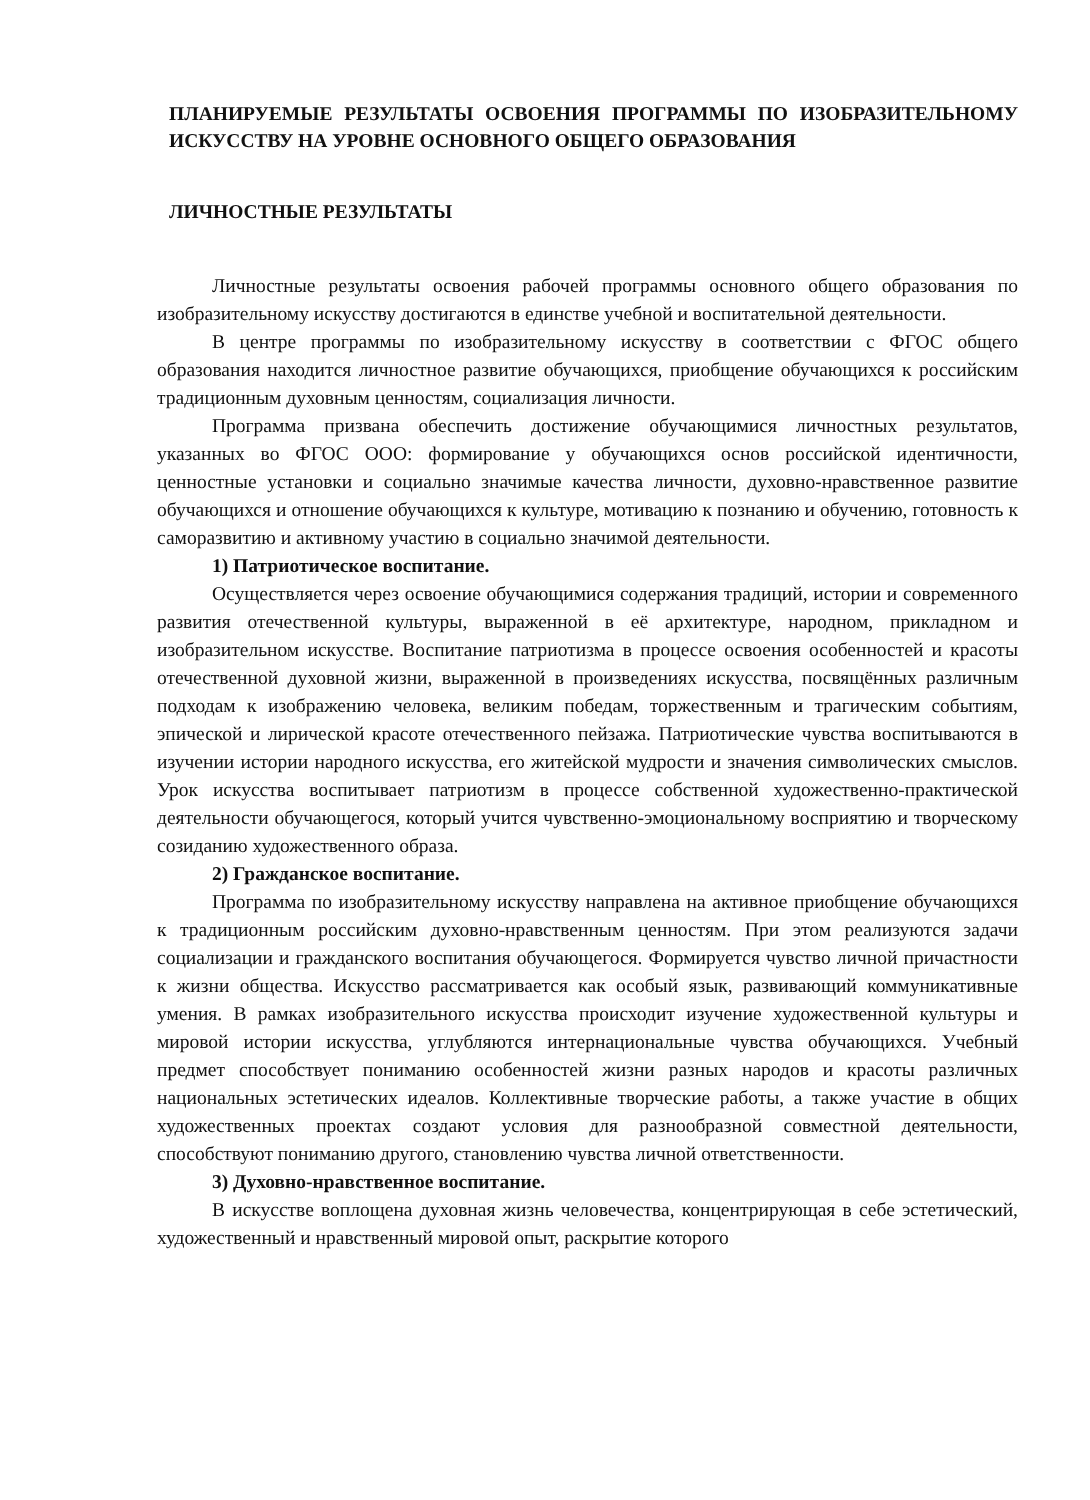ПЛАНИРУЕМЫЕ РЕЗУЛЬТАТЫ ОСВОЕНИЯ ПРОГРАММЫ ПО ИЗОБРАЗИТЕЛЬНОМУ ИСКУССТВУ НА УРОВНЕ ОСНОВНОГО ОБЩЕГО ОБРАЗОВАНИЯ
ЛИЧНОСТНЫЕ РЕЗУЛЬТАТЫ
Личностные результаты освоения рабочей программы основного общего образования по изобразительному искусству достигаются в единстве учебной и воспитательной деятельности.
В центре программы по изобразительному искусству в соответствии с ФГОС общего образования находится личностное развитие обучающихся, приобщение обучающихся к российским традиционным духовным ценностям, социализация личности.
Программа призвана обеспечить достижение обучающимися личностных результатов, указанных во ФГОС ООО: формирование у обучающихся основ российской идентичности, ценностные установки и социально значимые качества личности, духовно-нравственное развитие обучающихся и отношение обучающихся к культуре, мотивацию к познанию и обучению, готовность к саморазвитию и активному участию в социально значимой деятельности.
1) Патриотическое воспитание.
Осуществляется через освоение обучающимися содержания традиций, истории и современного развития отечественной культуры, выраженной в её архитектуре, народном, прикладном и изобразительном искусстве. Воспитание патриотизма в процессе освоения особенностей и красоты отечественной духовной жизни, выраженной в произведениях искусства, посвящённых различным подходам к изображению человека, великим победам, торжественным и трагическим событиям, эпической и лирической красоте отечественного пейзажа. Патриотические чувства воспитываются в изучении истории народного искусства, его житейской мудрости и значения символических смыслов. Урок искусства воспитывает патриотизм в процессе собственной художественно-практической деятельности обучающегося, который учится чувственно-эмоциональному восприятию и творческому созиданию художественного образа.
2) Гражданское воспитание.
Программа по изобразительному искусству направлена на активное приобщение обучающихся к традиционным российским духовно-нравственным ценностям. При этом реализуются задачи социализации и гражданского воспитания обучающегося. Формируется чувство личной причастности к жизни общества. Искусство рассматривается как особый язык, развивающий коммуникативные умения. В рамках изобразительного искусства происходит изучение художественной культуры и мировой истории искусства, углубляются интернациональные чувства обучающихся. Учебный предмет способствует пониманию особенностей жизни разных народов и красоты различных национальных эстетических идеалов. Коллективные творческие работы, а также участие в общих художественных проектах создают условия для разнообразной совместной деятельности, способствуют пониманию другого, становлению чувства личной ответственности.
3) Духовно-нравственное воспитание.
В искусстве воплощена духовная жизнь человечества, концентрирующая в себе эстетический, художественный и нравственный мировой опыт, раскрытие которого